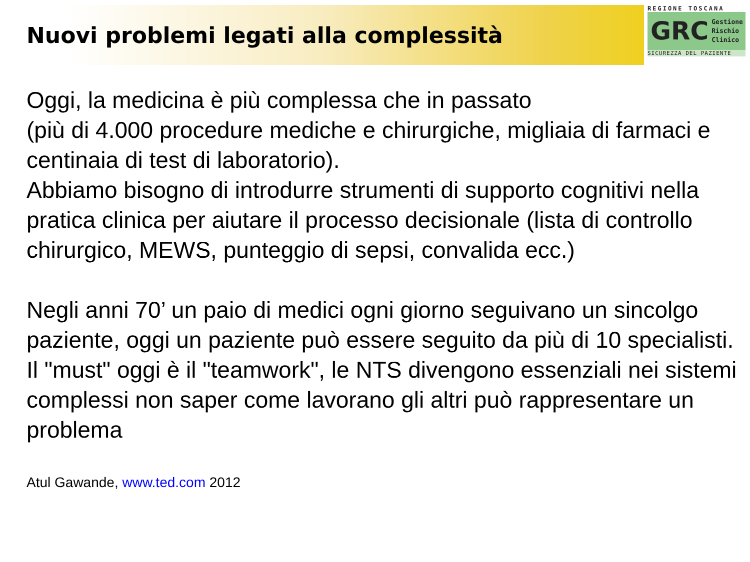Nuovi problemi legati alla complessità
REGIONE TOSCANA
GRC Gestione
Rischio
Clinico
SICUREZZA DEL PAZIENTE
Oggi, la medicina è più complessa che in passato
(più di 4.000 procedure mediche e chirurgiche, migliaia di farmaci e centinaia di test di laboratorio).
Abbiamo bisogno di introdurre strumenti di supporto cognitivi nella pratica clinica per aiutare il processo decisionale (lista di controllo chirurgico, MEWS, punteggio di sepsi, convalida ecc.)
Negli anni 70’ un paio di medici ogni giorno seguivano un sincolgo paziente, oggi un paziente può essere seguito da più di 10 specialisti. Il "must" oggi è il "teamwork", le NTS divengono essenziali nei sistemi complessi non saper come lavorano gli altri può rappresentare un problema
Atul Gawande, www.ted.com 2012